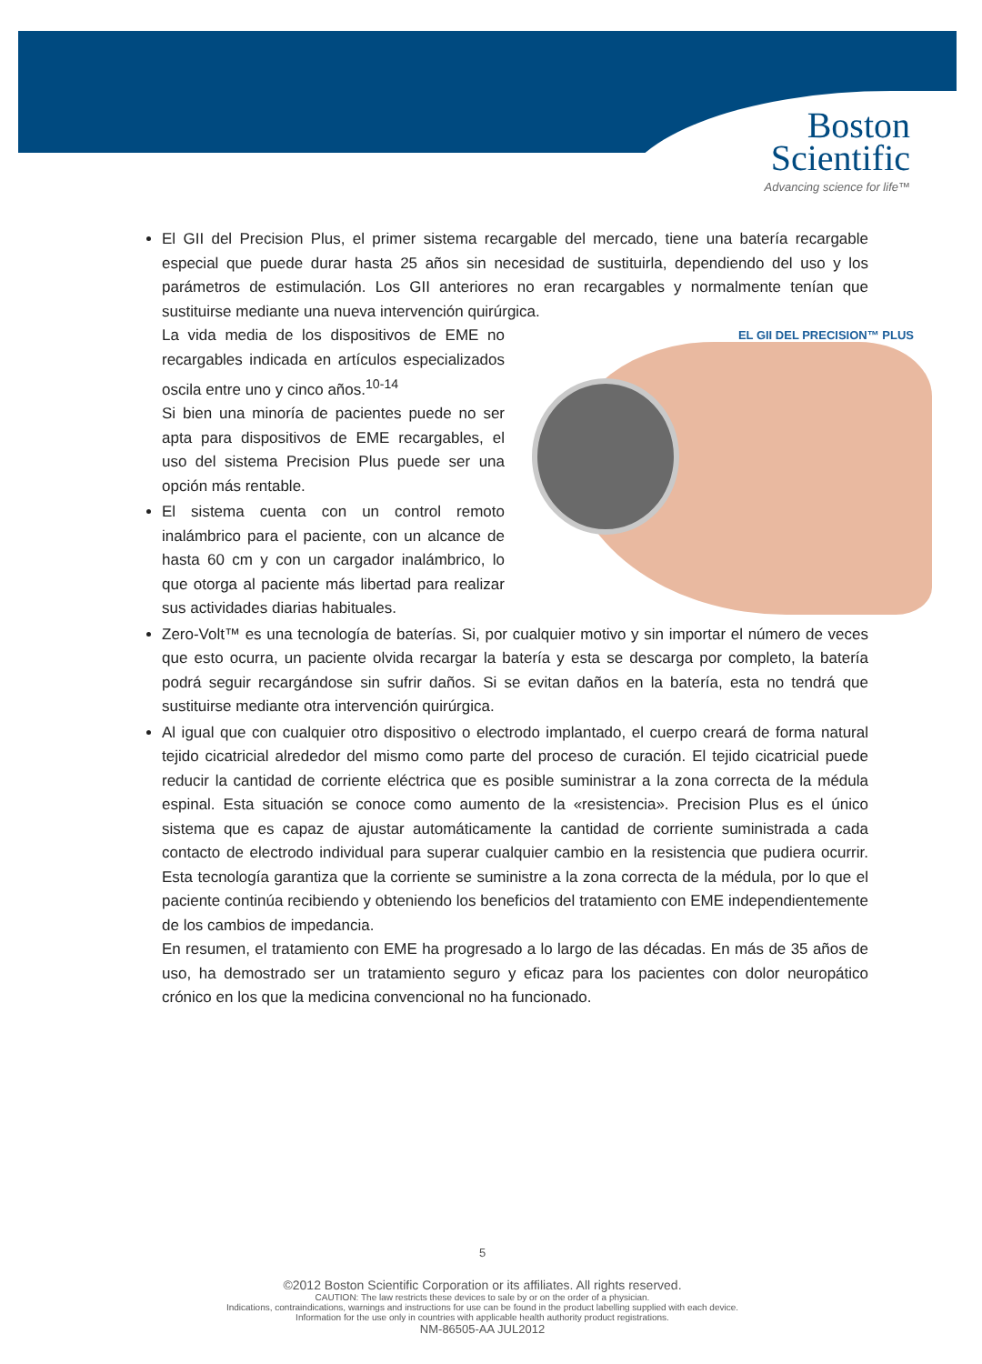Boston
Scientific
Advancing science for life™
El GII del Precision Plus, el primer sistema recargable del mercado, tiene una batería recargable especial que puede durar hasta 25 años sin necesidad de sustituirla, dependiendo del uso y los parámetros de estimulación. Los GII anteriores no eran recargables y normalmente tenían que sustituirse mediante una nueva intervención quirúrgica.
EL GII DEL PRECISION™ PLUS
La vida media de los dispositivos de EME no recargables indicada en artículos especializados oscila entre uno y cinco años.<sup>10-14</sup>
Si bien una minoría de pacientes puede no ser apta para dispositivos de EME recargables, el uso del sistema Precision Plus puede ser una opción más rentable.
El sistema cuenta con un control remoto inalámbrico para el paciente, con un alcance de hasta 60 cm y con un cargador inalámbrico, lo que otorga al paciente más libertad para realizar sus actividades diarias habituales.
Zero-Volt™ es una tecnología de baterías. Si, por cualquier motivo y sin importar el número de veces que esto ocurra, un paciente olvida recargar la batería y esta se descarga por completo, la batería podrá seguir recargándose sin sufrir daños. Si se evitan daños en la batería, esta no tendrá que sustituirse mediante otra intervención quirúrgica.
Al igual que con cualquier otro dispositivo o electrodo implantado, el cuerpo creará de forma natural tejido cicatricial alrededor del mismo como parte del proceso de curación. El tejido cicatricial puede reducir la cantidad de corriente eléctrica que es posible suministrar a la zona correcta de la médula espinal. Esta situación se conoce como aumento de la «resistencia». Precision Plus es el único sistema que es capaz de ajustar automáticamente la cantidad de corriente suministrada a cada contacto de electrodo individual para superar cualquier cambio en la resistencia que pudiera ocurrir. Esta tecnología garantiza que la corriente se suministre a la zona correcta de la médula, por lo que el paciente continúa recibiendo y obteniendo los beneficios del tratamiento con EME independientemente de los cambios de impedancia.
En resumen, el tratamiento con EME ha progresado a lo largo de las décadas. En más de 35 años de uso, ha demostrado ser un tratamiento seguro y eficaz para los pacientes con dolor neuropático crónico en los que la medicina convencional no ha funcionado.
5
©2012 Boston Scientific Corporation or its affiliates. All rights reserved.
CAUTION: The law restricts these devices to sale by or on the order of a physician.
Indications, contraindications, warnings and instructions for use can be found in the product labelling supplied with each device.
Information for the use only in countries with applicable health authority product registrations.
NM-86505-AA JUL2012